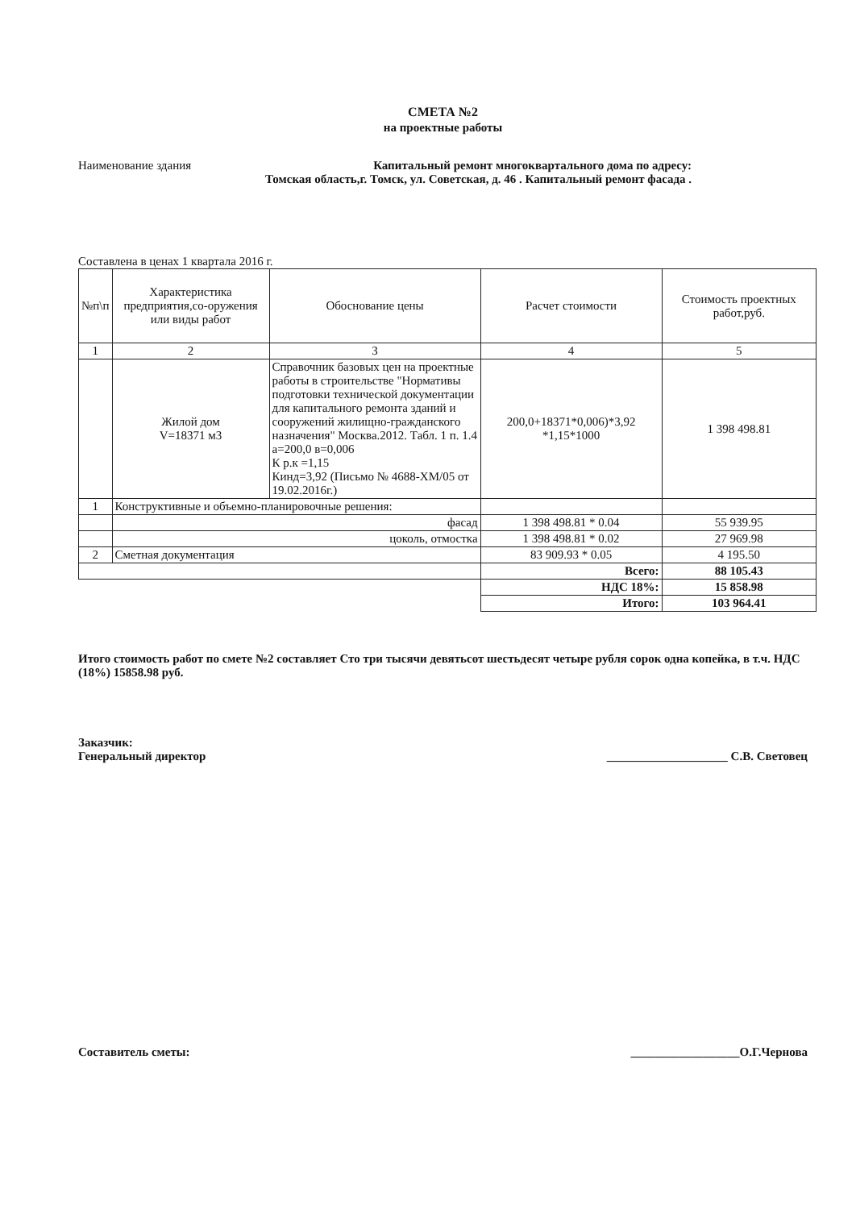СМЕТА №2
на проектные работы
Наименование здания Капитальный ремонт многоквартального дома по адресу:
Томская область,г. Томск, ул. Советская, д. 46 . Капитальный ремонт фасада .
Составлена в ценах 1 квартала 2016 г.
| №п\п | Характеристика предприятия,со-оружения или виды работ | Обоснование цены | Расчет стоимости | Стоимость проектных работ,руб. |
| --- | --- | --- | --- | --- |
| 1 | 2 | 3 | 4 | 5 |
| | Жилой дом V=18371 м3 | Справочник базовых цен на проектные работы в строительстве "Нормативы подготовки технической документации для капитального ремонта зданий и сооружений жилищно-гражданского назначения" Москва.2012. Табл. 1 п. 1.4 а=200,0 в=0,006 К р.к =1,15 Кинд=3,92 (Письмо № 4688-ХМ/05 от 19.02.2016г.) | 200,0+18371*0,006)*3,92 *1,15*1000 | 1 398 498.81 |
| 1 | Конструктивные и объемно-планировочные решения: | | | |
| | фасад | | 1 398 498.81 * 0.04 | 55 939.95 |
| | цоколь, отмостка | | 1 398 498.81 * 0.02 | 27 969.98 |
| 2 | Сметная документация | | 83 909.93 * 0.05 | 4 195.50 |
| | | | Всего: | 88 105.43 |
| | | | НДС 18%: | 15 858.98 |
| | | | Итого: | 103 964.41 |
Итого стоимость работ по смете №2 составляет Сто три тысячи девятьсот шестьдесят четыре рубля сорок одна копейка, в т.ч. НДС (18%) 15858.98 руб.
Заказчик:
Генеральный директор ____________________ С.В. Световец
Составитель сметы: __________________О.Г.Чернова